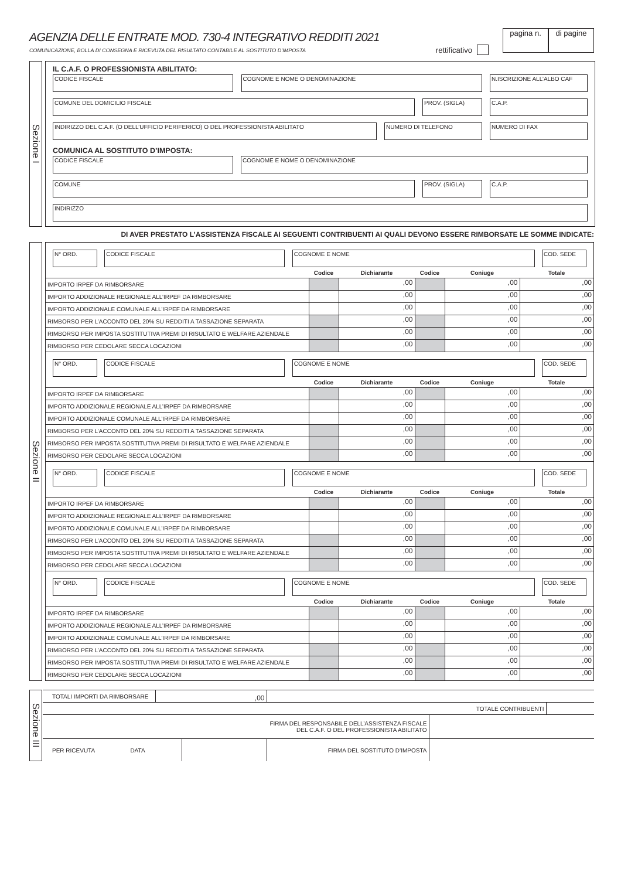AGENZIA DELLE ENTRATE MOD. 730-4 INTEGRATIVO REDDITI 2021
COMUNICAZIONE, BOLLA DI CONSEGNA E RICEVUTA DEL RISULTATO CONTABILE AL SOSTITUTO D’IMPOSTA
rettificativo
pagina n. di pagine
Sezione I
IL C.A.F. O PROFESSIONISTA ABILITATO:
CODICE FISCALE COGNOME E NOME O DENOMINAZIONE N.ISCRIZIONE ALL’ALBO CAF
COMUNE DEL DOMICILIO FISCALE PROV. (SIGLA) C.A.P.
INDIRIZZO DEL C.A.F. (O DELL’UFFICIO PERIFERICO) O DEL PROFESSIONISTA ABILITATO NUMERO DI TELEFONO NUMERO DI FAX
COMUNICA AL SOSTITUTO D’IMPOSTA:
CODICE FISCALE COGNOME E NOME O DENOMINAZIONE
COMUNE PROV. (SIGLA) C.A.P.
INDIRIZZO
DI AVER PRESTATO L’ASSISTENZA FISCALE AI SEGUENTI CONTRIBUENTI AI QUALI DEVONO ESSERE RIMBORSATE LE SOMME INDICATE:
Sezione II
N° ORD. CODICE FISCALE COGNOME E NOME COD. SEDE
| | Codice | Dichiarante | Codice | Coniuge | Totale |
| IMPORTO IRPEF DA RIMBORSARE | | ,00 | | ,00 | ,00 |
| IMPORTO ADDIZIONALE REGIONALE ALL’IRPEF DA RIMBORSARE | | ,00 | | ,00 | ,00 |
| IMPORTO ADDIZIONALE COMUNALE ALL’IRPEF DA RIMBORSARE | | ,00 | | ,00 | ,00 |
| RIMBORSO PER L’ACCONTO DEL 20% SU REDDITI A TASSAZIONE SEPARATA | | ,00 | | ,00 | ,00 |
| RIMBORSO PER IMPOSTA SOSTITUTIVA PREMI DI RISULTATO E WELFARE AZIENDALE | | ,00 | | ,00 | ,00 |
| RIMBORSO PER CEDOLARE SECCA LOCAZIONI | | ,00 | | ,00 | ,00 |
N° ORD. CODICE FISCALE COGNOME E NOME COD. SEDE
| | Codice | Dichiarante | Codice | Coniuge | Totale |
| IMPORTO IRPEF DA RIMBORSARE | | ,00 | | ,00 | ,00 |
| IMPORTO ADDIZIONALE REGIONALE ALL’IRPEF DA RIMBORSARE | | ,00 | | ,00 | ,00 |
| IMPORTO ADDIZIONALE COMUNALE ALL’IRPEF DA RIMBORSARE | | ,00 | | ,00 | ,00 |
| RIMBORSO PER L’ACCONTO DEL 20% SU REDDITI A TASSAZIONE SEPARATA | | ,00 | | ,00 | ,00 |
| RIMBORSO PER IMPOSTA SOSTITUTIVA PREMI DI RISULTATO E WELFARE AZIENDALE | | ,00 | | ,00 | ,00 |
| RIMBORSO PER CEDOLARE SECCA LOCAZIONI | | ,00 | | ,00 | ,00 |
N° ORD. CODICE FISCALE COGNOME E NOME COD. SEDE
| | Codice | Dichiarante | Codice | Coniuge | Totale |
| IMPORTO IRPEF DA RIMBORSARE | | ,00 | | ,00 | ,00 |
| IMPORTO ADDIZIONALE REGIONALE ALL’IRPEF DA RIMBORSARE | | ,00 | | ,00 | ,00 |
| IMPORTO ADDIZIONALE COMUNALE ALL’IRPEF DA RIMBORSARE | | ,00 | | ,00 | ,00 |
| RIMBORSO PER L’ACCONTO DEL 20% SU REDDITI A TASSAZIONE SEPARATA | | ,00 | | ,00 | ,00 |
| RIMBORSO PER IMPOSTA SOSTITUTIVA PREMI DI RISULTATO E WELFARE AZIENDALE | | ,00 | | ,00 | ,00 |
| RIMBORSO PER CEDOLARE SECCA LOCAZIONI | | ,00 | | ,00 | ,00 |
N° ORD. CODICE FISCALE COGNOME E NOME COD. SEDE
| | Codice | Dichiarante | Codice | Coniuge | Totale |
| IMPORTO IRPEF DA RIMBORSARE | | ,00 | | ,00 | ,00 |
| IMPORTO ADDIZIONALE REGIONALE ALL’IRPEF DA RIMBORSARE | | ,00 | | ,00 | ,00 |
| IMPORTO ADDIZIONALE COMUNALE ALL’IRPEF DA RIMBORSARE | | ,00 | | ,00 | ,00 |
| RIMBORSO PER L’ACCONTO DEL 20% SU REDDITI A TASSAZIONE SEPARATA | | ,00 | | ,00 | ,00 |
| RIMBORSO PER IMPOSTA SOSTITUTIVA PREMI DI RISULTATO E WELFARE AZIENDALE | | ,00 | | ,00 | ,00 |
| RIMBORSO PER CEDOLARE SECCA LOCAZIONI | | ,00 | | ,00 | ,00 |
Sezione III
| TOTALI IMPORTI DA RIMBORSARE | ,00 | | | | |
| TOTALE CONTRIBUENTI | | | | | |
| FIRMA DEL RESPONSABILE DELL’ASSISTENZA FISCALE DEL C.A.F. O DEL PROFESSIONISTA ABILITATO | | | | | |
| PER RICEVUTA DATA | | | FIRMA DEL SOSTITUTO D’IMPOSTA | | |